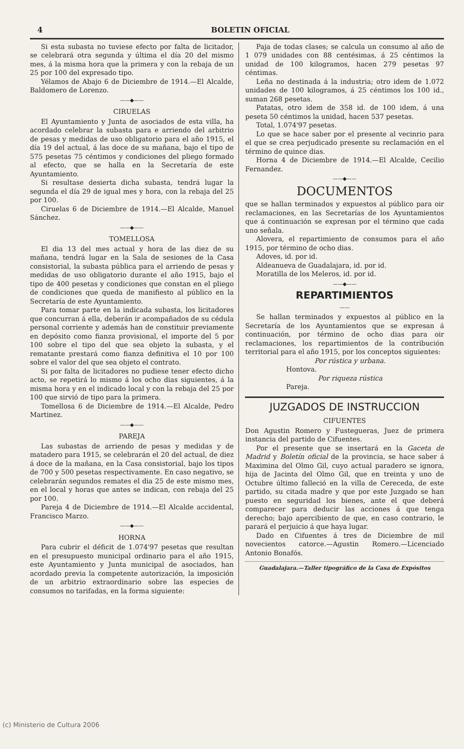4 BOLETIN OFICIAL
Si esta subasta no tuviese efecto por falta de licitador, se celebrará otra segunda y última el día 20 del mismo mes, á la misma hora que la primera y con la rebaja de un 25 por 100 del expresado tipo.
Yélamos de Abajo 6 de Diciembre de 1914.—El Alcalde, Baldomero de Lorenzo.
——◆——
CIRUELAS
El Ayuntamiento y Junta de asociados de esta villa, ha acordado celebrar la subasta para e arriendo del arbitrio de pesas y medidas de uso obligatorio para el año 1915, el día 19 del actual, á las doce de su mañana, bajo el tipo de 575 pesetas 75 céntimos y condiciones del pliego formado al efecto, que se halla en la Secretaría de este Ayuntamiento.
Si resultase desierta dicha subasta, tendrá lugar la segunda el día 29 de igual mes y hora, con la rebaja del 25 por 100.
Ciruelas 6 de Diciembre de 1914.—El Alcalde, Manuel Sánchez.
——◆——
TOMELLOSA
El dia 13 del mes actual y hora de las diez de su mañana, tendrá lugar en la Sala de sesiones de la Casa consistorial, la subasta pública para el arriendo de pesas y medidas de uso obligatorio durante el año 1915, bajo el tipo de 400 pesetas y condiciones que constan en el pliego de condiciones que queda de manifiesto al público en la Secretaría de este Ayuntamiento.
Para tomar parte en la indicada subasta, los licitadores que concurran á ella, deberán ir acompañados de su cédula personal corriente y además han de constituir previamente en depósito como fianza provisional, el importe del 5 por 100 sobre el tipo del que sea objeto la subasta, y el rematante prestará como fianza definitiva el 10 por 100 sobre el valor del que sea objeto el contrato.
Si por falta de licitadores no pudiese tener efecto dicho acto, se repetirá lo mismo á los ocho dias siguientes, á la misma hora y en el indicado local y con la rebaja del 25 por 100 que sirvió de tipo para la primera.
Tomellosa 6 de Diciembre de 1914.—El Alcalde, Pedro Martinez.
——◆——
PAREJA
Las subastas de arriendo de pesas y medidas y de matadero para 1915, se celebrarán el 20 del actual, de diez á doce de la mañana, en la Casa consistorial, bajo los tipos de 700 y 500 pesetas respectivamente. En caso negativo, se celebrarán segundos remates el dia 25 de este mismo mes, en el local y horas que antes se indican, con rebaja del 25 por 100.
Pareja 4 de Diciembre de 1914.—El Alcalde accidental, Francisco Marzo.
——◆——
HORNA
Para cubrir el déficit de 1.074'97 pesetas que resultan en el presupuesto municipal ordinario para el año 1915, este Ayuntamiento y Junta municipal de asociados, han acordado previa la competente autorización, la imposición de un arbitrio extraordinario sobre las especies de consumos no tarifadas, en la forma siguiente:
Paja de todas clases; se calcula un consumo al año de 1 079 unidades con 88 centésimas, á 25 céntimos la unidad de 100 kilogramos, hacen 279 pesetas 97 céntimas.
Leña no destinada á la industria; otro idem de 1.072 unidades de 100 kilogramos, á 25 céntimos los 100 id., suman 268 pesetas.
Patatas, otro idem de 358 id. de 100 idem, á una peseta 50 céntimos la unidad, hacen 537 pesetas.
Total, 1.074'97 pesetas.
Lo que se hace saber por el presente al vecinrio para el que se crea perjudicado presente su reclamación en el término de quince dias.
Horna 4 de Diciembre de 1914.—El Alcalde, Cecilio Fernandez.
——◆——
DOCUMENTOS
que se hallan terminados y expuestos al público para oir reclamaciones, en las Secretarías de los Ayuntamientos que á continuación se expresan por el término que cada uno señala.
Alovera, el repartimiento de consumos para el año 1915, por término de ocho dias.
Adoves, id. por id.
Aldeanueva de Guadalajara, id. por id.
Moratilla de los Meleros, id. por id.
——◆——
REPARTIMIENTOS
——
Se hallan terminados y expuestos al público en la Secretaría de los Ayuntamientos que se expresan á continuación, por término de ocho dias para oir reclamaciones, los repartimientos de la contribución territorial para el año 1915, por los conceptos siguientes:
Por rústica y urbana.
Hontova.
Por riqueza rústica
Pareja.
JUZGADOS DE INSTRUCCION
CIFUENTES
Don Agustin Romero y Fustegueras, Juez de primera instancia del partido de Cifuentes.
Por el presente que se insertará en la Gaceta de Madrid y Boletín oficial de la provincia, se hace saber á Maximina del Olmo Gil, cuyo actual paradero se ignora, hija de Jacinta del Olmo Gil, que en treinta y uno de Octubre último falleció en la villa de Cereceda, de este partido, su citada madre y que por este Juzgado se han puesto en seguridad los bienes, ante el que deberá comparecer para deducir las acciones á que tenga derecho; bajo apercibiento de que, en caso contrario, le parará el perjuicio á que haya lugar.
Dado en Cifuentes á tres de Diciembre de mil novecientos catorce.—Agustin Romero.—Licenciado Antonio Bonafós.
Guadalajara.—Taller tipográfico de la Casa de Expósitos
(c) Ministerio de Cultura 2006